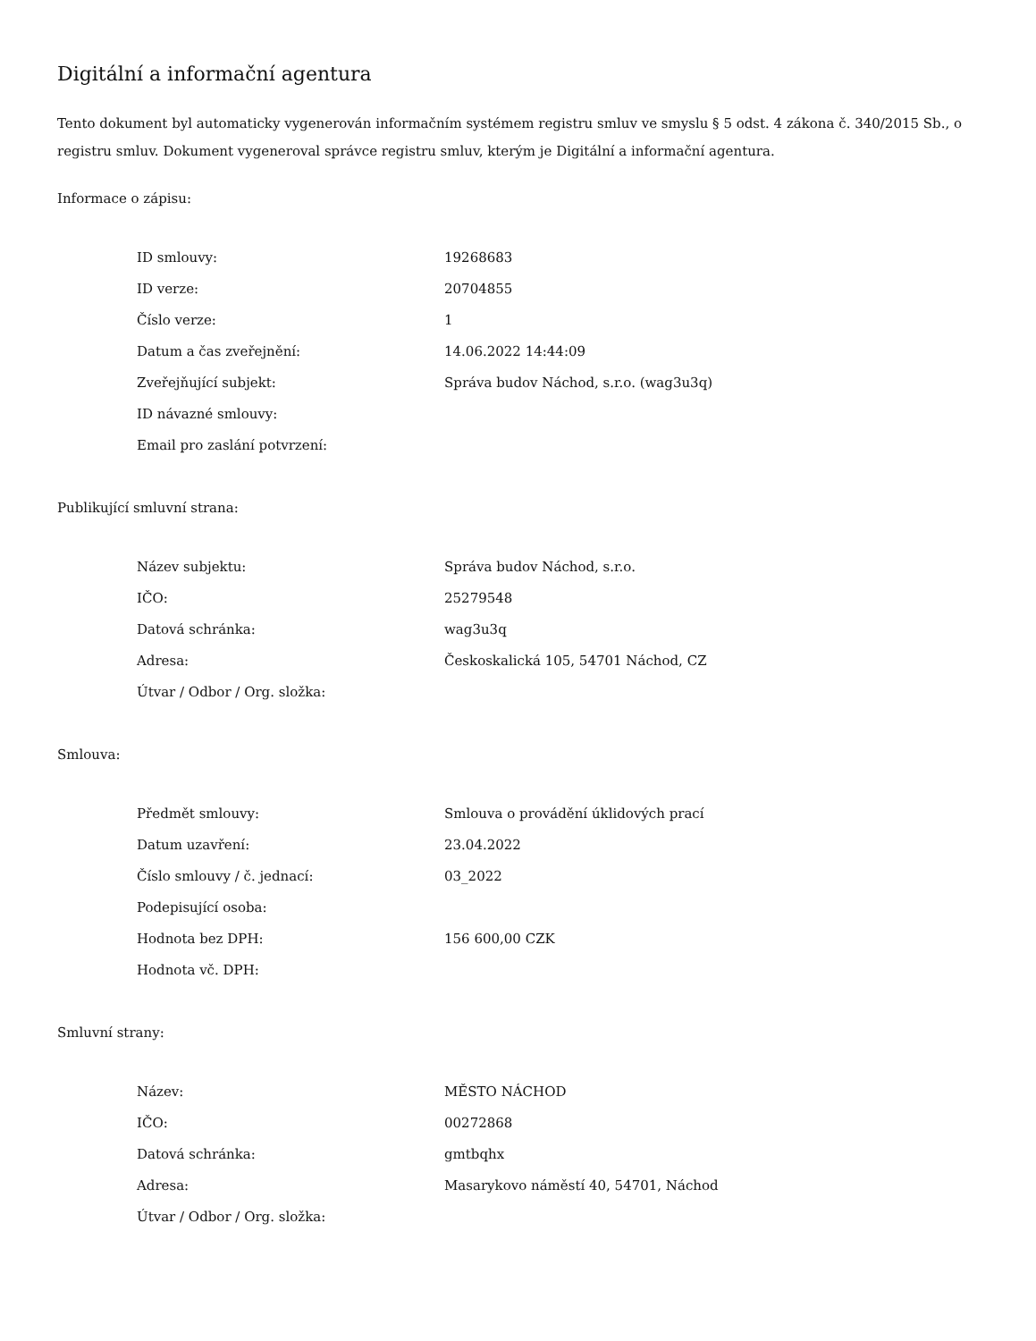Digitální a informační agentura
Tento dokument byl automaticky vygenerován informačním systémem registru smluv ve smyslu § 5 odst. 4 zákona č. 340/2015 Sb., o registru smluv. Dokument vygeneroval správce registru smluv, kterým je Digitální a informační agentura.
Informace o zápisu:
| ID smlouvy: | 19268683 |
| ID verze: | 20704855 |
| Číslo verze: | 1 |
| Datum a čas zveřejnění: | 14.06.2022 14:44:09 |
| Zveřejňující subjekt: | Správa budov Náchod, s.r.o. (wag3u3q) |
| ID návazné smlouvy: | |
| Email pro zaslání potvrzení: | |
Publikující smluvní strana:
| Název subjektu: | Správa budov Náchod, s.r.o. |
| IČO: | 25279548 |
| Datová schránka: | wag3u3q |
| Adresa: | Českoskalická 105, 54701 Náchod, CZ |
| Útvar / Odbor / Org. složka: | |
Smlouva:
| Předmět smlouvy: | Smlouva o provádění úklidových prací |
| Datum uzavření: | 23.04.2022 |
| Číslo smlouvy / č. jednací: | 03_2022 |
| Podepisující osoba: | |
| Hodnota bez DPH: | 156 600,00 CZK |
| Hodnota vč. DPH: | |
Smluvní strany:
| Název: | MĚSTO NÁCHOD |
| IČO: | 00272868 |
| Datová schránka: | gmtbqhx |
| Adresa: | Masarykovo náměstí 40, 54701, Náchod |
| Útvar / Odbor / Org. složka: | |